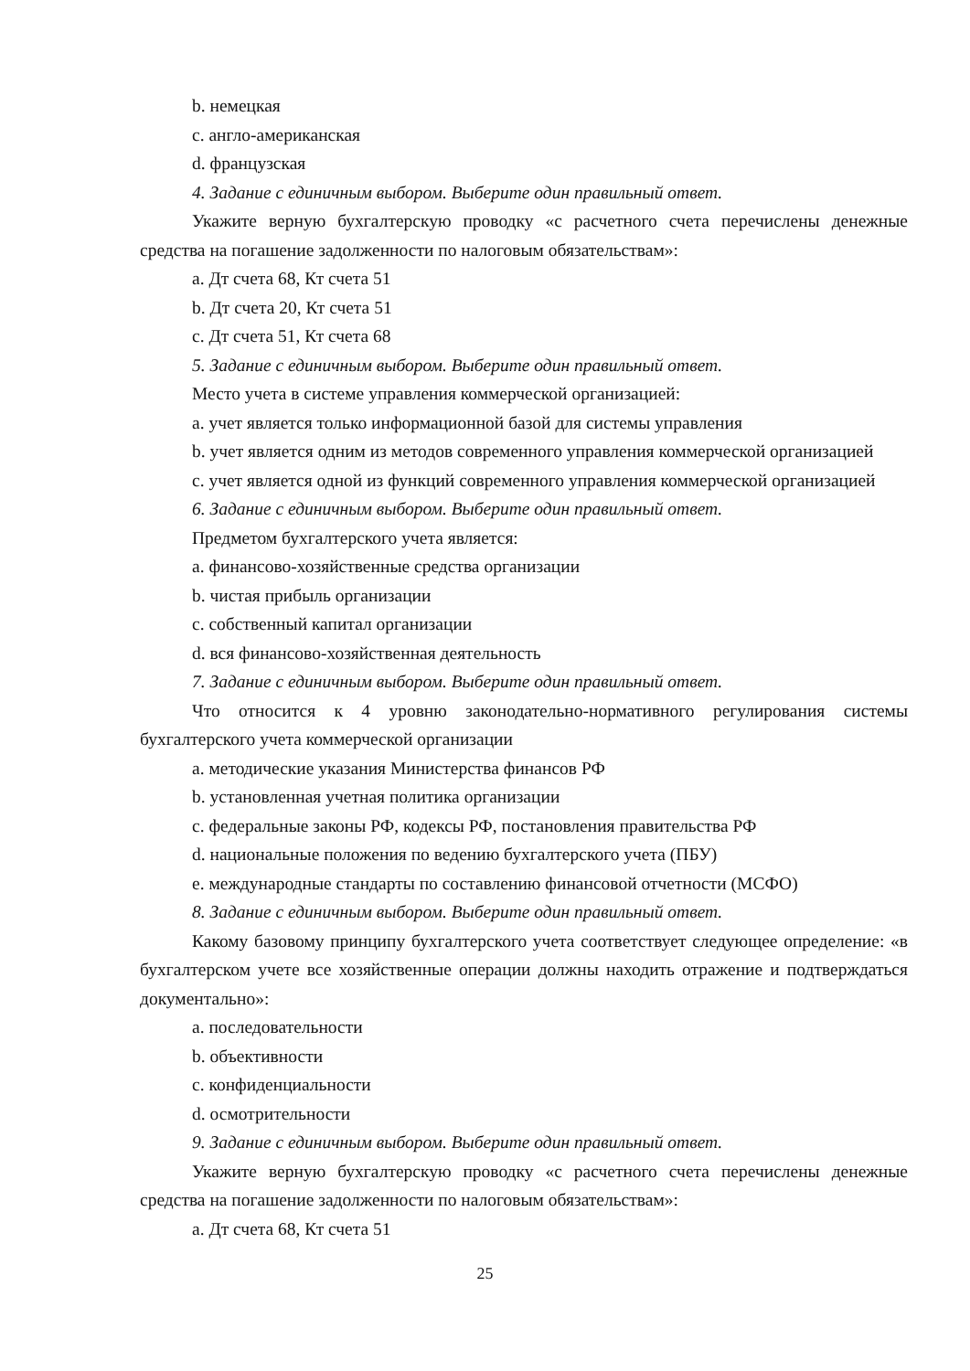b. немецкая
c. англо-американская
d. французская
4. Задание с единичным выбором. Выберите один правильный ответ.
Укажите верную бухгалтерскую проводку «с расчетного счета перечислены денежные средства на погашение задолженности по налоговым обязательствам»:
a. Дт счета 68, Кт счета 51
b. Дт счета 20, Кт счета 51
c. Дт счета 51, Кт счета 68
5. Задание с единичным выбором. Выберите один правильный ответ.
Место учета в системе управления коммерческой организацией:
a. учет является только информационной базой для системы управления
b. учет является одним из методов современного управления коммерческой организацией
c. учет является одной из функций современного управления коммерческой организацией
6. Задание с единичным выбором. Выберите один правильный ответ.
Предметом бухгалтерского учета является:
a. финансово-хозяйственные средства организации
b. чистая прибыль организации
c. собственный капитал организации
d. вся финансово-хозяйственная деятельность
7. Задание с единичным выбором. Выберите один правильный ответ.
Что относится к 4 уровню законодательно-нормативного регулирования системы бухгалтерского учета коммерческой организации
a. методические указания Министерства финансов РФ
b. установленная учетная политика организации
c. федеральные законы РФ, кодексы РФ, постановления правительства РФ
d. национальные положения по ведению бухгалтерского учета (ПБУ)
e. международные стандарты по составлению финансовой отчетности (МСФО)
8. Задание с единичным выбором. Выберите один правильный ответ.
Какому базовому принципу бухгалтерского учета соответствует следующее определение: «в бухгалтерском учете все хозяйственные операции должны находить отражение и подтверждаться документально»:
a. последовательности
b. объективности
c. конфиденциальности
d. осмотрительности
9. Задание с единичным выбором. Выберите один правильный ответ.
Укажите верную бухгалтерскую проводку «с расчетного счета перечислены денежные средства на погашение задолженности по налоговым обязательствам»:
a. Дт счета 68, Кт счета 51
25